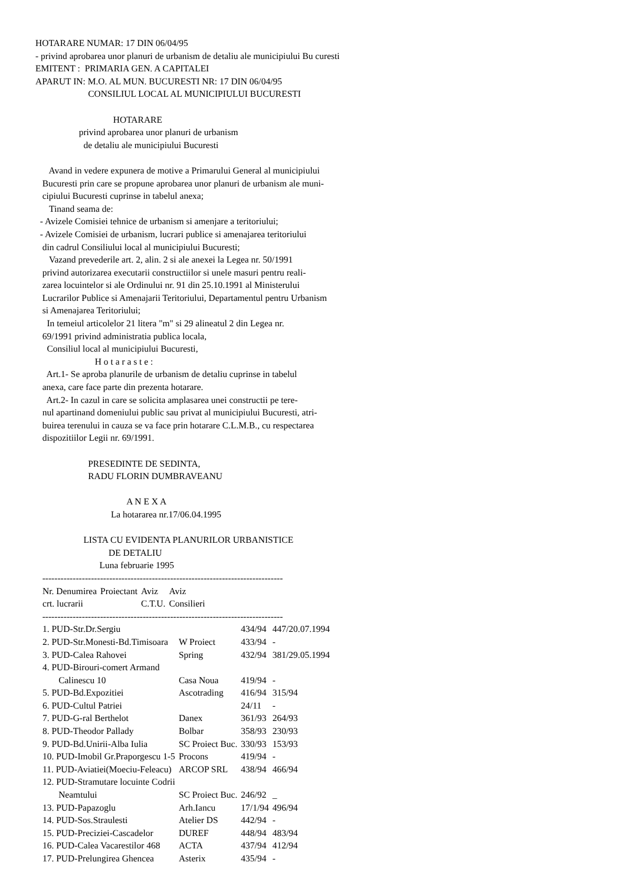HOTARARE NUMAR: 17 DIN 06/04/95 - privind aprobarea unor planuri de urbanism de detaliu ale municipiului Bu curesti EMITENT : PRIMARIA GEN. A CAPITALEI APARUT IN: M.O. AL MUN. BUCURESTI NR: 17 DIN 06/04/95 CONSILIUL LOCAL AL MUNICIPIULUI BUCURESTI HOTARARE privind aprobarea unor planuri de urbanism de detaliu ale municipiului Bucuresti Avand in vedere expunera de motive a Primarului General al municipiului Bucuresti prin care se propune aprobarea unor planuri de urbanism ale muni- cipiului Bucuresti cuprinse in tabelul anexa; Tinand seama de: - Avizele Comisiei tehnice de urbanism si amenjare a teritoriului; - Avizele Comisiei de urbanism, lucrari publice si amenajarea teritoriului din cadrul Consiliului local al municipiului Bucuresti; Vazand prevederile art. 2, alin. 2 si ale anexei la Legea nr. 50/1991 privind autorizarea executarii constructiilor si unele masuri pentru reali- zarea locuintelor si ale Ordinului nr. 91 din 25.10.1991 al Ministerului Lucrarilor Publice si Amenajarii Teritoriului, Departamentul pentru Urbanism si Amenajarea Teritoriului; In temeiul articolelor 21 litera "m" si 29 alineatul 2 din Legea nr. 69/1991 privind administratia publica locala, Consiliul local al municipiului Bucuresti, H o t a r a s t e : Art.1- Se aproba planurile de urbanism de detaliu cuprinse in tabelul anexa, care face parte din prezenta hotarare. Art.2- In cazul in care se solicita amplasarea unei constructii pe tere- nul apartinand domeniului public sau privat al municipiului Bucuresti, atri- buirea terenului in cauza se va face prin hotarare C.L.M.B., cu respectarea dispozitiilor Legii nr. 69/1991. PRESEDINTE DE SEDINTA, RADU FLORIN DUMBRAVEANU A N E X A La hotararea nr.17/06.04.1995 LISTA CU EVIDENTA PLANURILOR URBANISTICE DE DETALIU Luna februarie 1995 -------------------------------------------------------------------------------
| Nr. Denumirea | Proiectant | Aviz | Aviz |
| crt. lucrarii | | C.T.U. | Consilieri |
-------------------------------------------------------------------------------
| 1. PUD-Str.Dr.Sergiu | | 434/94 | 447/20.07.1994 |
| 2. PUD-Str.Monesti-Bd.Timisoara | W Proiect | 433/94 | - |
| 3. PUD-Calea Rahovei | Spring | 432/94 | 381/29.05.1994 |
| 4. PUD-Birouri-comert Armand Calinescu 10 | Casa Noua | 419/94 | - |
| 5. PUD-Bd.Expozitiei | Ascotrading | 416/94 | 315/94 |
| 6. PUD-Cultul Patriei | | 24/11 | - |
| 7. PUD-G-ral Berthelot | Danex | 361/93 | 264/93 |
| 8. PUD-Theodor Pallady | Bolbar | 358/93 | 230/93 |
| 9. PUD-Bd.Unirii-Alba Iulia | SC Proiect Buc. | 330/93 | 153/93 |
| 10. PUD-Imobil Gr.Praporgescu 1-5 | Procons | 419/94 | - |
| 11. PUD-Aviatiei(Moeciu-Feleacu) | ARCOP SRL | 438/94 | 466/94 |
| 12. PUD-Stramutare locuinte Codrii Neamtului | SC Proiect Buc. | 246/92 | _ |
| 13. PUD-Papazoglu | Arh.Iancu | 17/1/94 | 496/94 |
| 14. PUD-Sos.Straulesti | Atelier DS | 442/94 | - |
| 15. PUD-Preciziei-Cascadelor | DUREF | 448/94 | 483/94 |
| 16. PUD-Calea Vacarestilor 468 | ACTA | 437/94 | 412/94 |
| 17. PUD-Prelungirea Ghencea | Asterix | 435/94 | - |